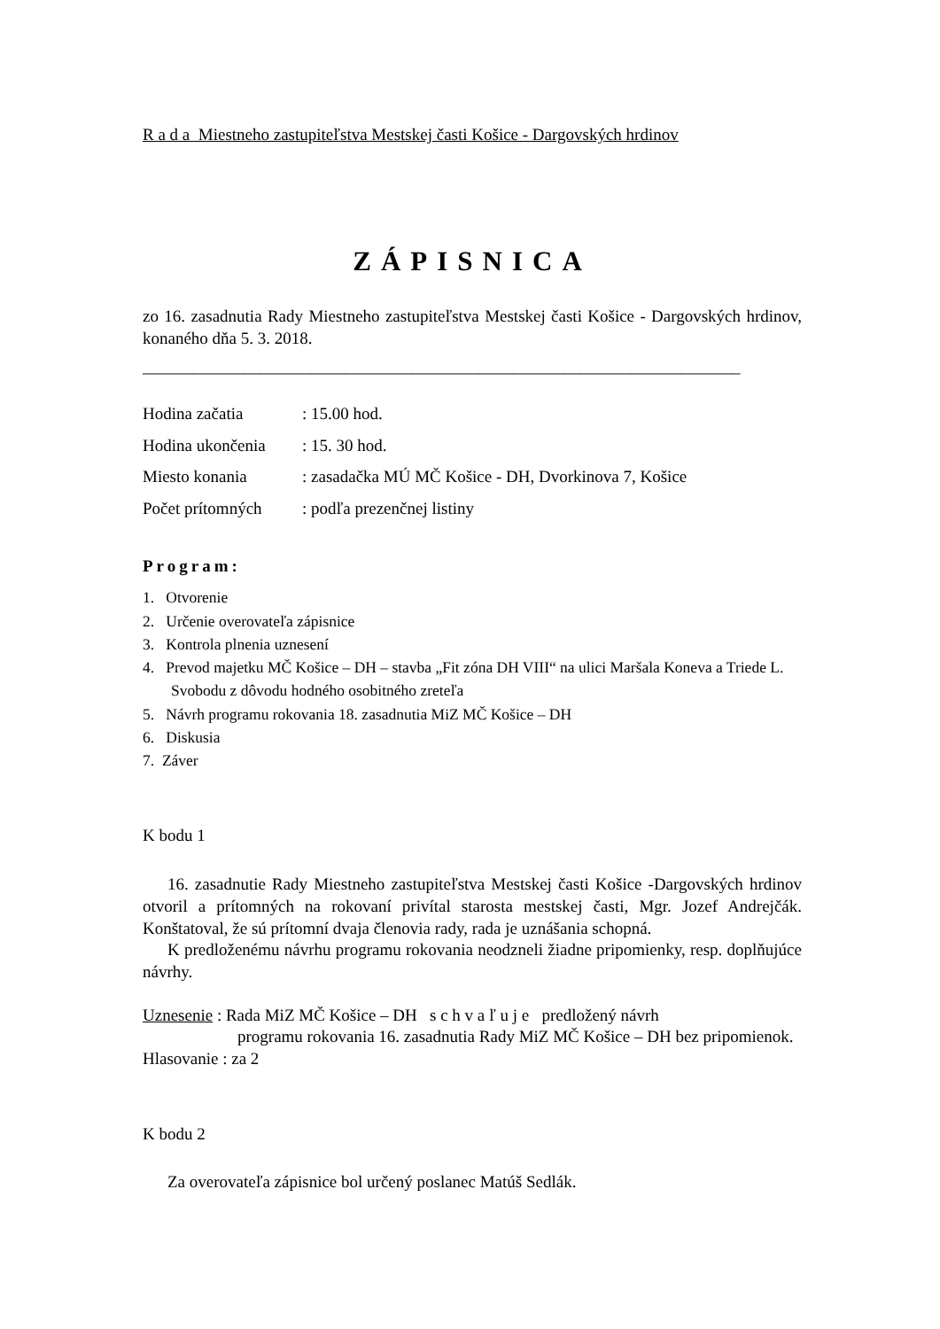R a d a Miestneho zastupiteľstva Mestskej časti Košice - Dargovských hrdinov
ZÁPISNICA
zo 16. zasadnutia Rady Miestneho zastupiteľstva Mestskej časti Košice - Dargovských hrdinov, konaného dňa 5. 3. 2018.
_______________________________________________________________________
Hodina začatia: 15.00 hod.
Hodina ukončenia: 15. 30 hod.
Miesto konania: zasadačka MÚ MČ Košice - DH, Dvorkinova 7, Košice
Počet prítomných: podľa prezenčnej listiny
Program:
1. Otvorenie
2. Určenie overovateľa zápisnice
3. Kontrola plnenia uznesení
4. Prevod majetku MČ Košice – DH – stavba „Fit zóna DH VIII“ na ulici Maršala Koneva a Triede L. Svobodu z dôvodu hodného osobitného zreteľa
5. Návrh programu rokovania 18. zasadnutia MiZ MČ Košice – DH
6. Diskusia
7. Záver
K bodu 1
16. zasadnutie Rady Miestneho zastupiteľstva Mestskej časti Košice -Dargovských hrdinov otvoril a prítomných na rokovaní privítal starosta mestskej časti, Mgr. Jozef Andrejčák. Konštatoval, že sú prítomní dvaja členovia rady, rada je uznášania schopná.
K predloženému návrhu programu rokovania neodzneli žiadne pripomienky, resp. doplňujúce návrhy.
Uznesenie : Rada MiZ MČ Košice – DH s c h v a ľ u j e predložený návrh
programu rokovania 16. zasadnutia Rady MiZ MČ Košice – DH bez pripomienok.
Hlasovanie : za 2
K bodu 2
Za overovateľa zápisnice bol určený poslanec Matúš Sedlák.